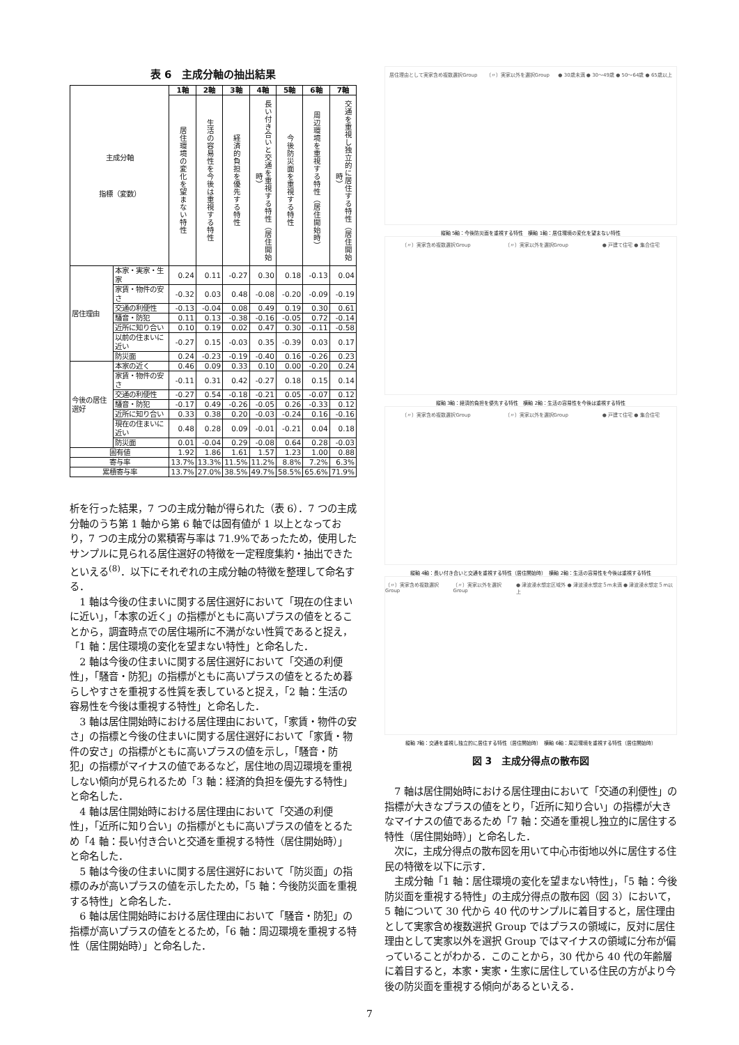表 6　主成分軸の抽出結果
| 主成分軸 指標（変数） | | 1軸 | 2軸 | 3軸 | 4軸 | 5軸 | 6軸 | 7軸 |
| --- | --- | --- | --- | --- | --- | --- | --- | --- |
| | | 居住環境の変化を望まない特性 | 生活の容易性を今後は重視する特性 | 経済的負担を優先する特性 | 長い付き合いと交通を重視する特性（居住開始時） | 今後防災面を重視する特性 | 周辺環境を重視する特性（居住開始時） | 交通を重視し独立的に居住する特性（居住開始時） |
| 居住理由 | 本家・実家・生家 | 0.24 | 0.11 | -0.27 | 0.30 | 0.18 | -0.13 | 0.04 |
| | 家賃・物件の安さ | -0.32 | 0.03 | 0.48 | -0.08 | -0.20 | -0.09 | -0.19 |
| | 交通の利便性 | -0.13 | -0.04 | 0.08 | 0.49 | 0.19 | 0.30 | 0.61 |
| | 騒音・防犯 | 0.11 | 0.13 | -0.38 | -0.16 | -0.05 | 0.72 | -0.14 |
| | 近所に知り合い | 0.10 | 0.19 | 0.02 | 0.47 | 0.30 | -0.11 | -0.58 |
| | 以前の住まいに近い | -0.27 | 0.15 | -0.03 | 0.35 | -0.39 | 0.03 | 0.17 |
| | 防災面 | 0.24 | -0.23 | -0.19 | -0.40 | 0.16 | -0.26 | 0.23 |
| 今後の居住選好 | 本家の近く | 0.46 | 0.09 | 0.33 | 0.10 | 0.00 | -0.20 | 0.24 |
| | 家賃・物件の安さ | -0.11 | 0.31 | 0.42 | -0.27 | 0.18 | 0.15 | 0.14 |
| | 交通の利便性 | -0.27 | 0.54 | -0.18 | -0.21 | 0.05 | -0.07 | 0.12 |
| | 騒音・防犯 | -0.17 | 0.49 | -0.26 | -0.05 | 0.26 | -0.33 | 0.12 |
| | 近所に知り合い | 0.33 | 0.38 | 0.20 | -0.03 | -0.24 | 0.16 | -0.16 |
| | 現在の住まいに近い | 0.48 | 0.28 | 0.09 | -0.01 | -0.21 | 0.04 | 0.18 |
| | 防災面 | 0.01 | -0.04 | 0.29 | -0.08 | 0.64 | 0.28 | -0.03 |
| 固有値 | | 1.92 | 1.86 | 1.61 | 1.57 | 1.23 | 1.00 | 0.88 |
| 寄与率 | | 13.7% | 13.3% | 11.5% | 11.2% | 8.8% | 7.2% | 6.3% |
| 累積寄与率 | | 13.7% | 27.0% | 38.5% | 49.7% | 58.5% | 65.6% | 71.9% |
析を行った結果，7 つの主成分軸が得られた（表 6）．7 つの主成分軸のうち第 1 軸から第 6 軸では固有値が 1 以上となっており，7 つの主成分の累積寄与率は 71.9%であったため，使用したサンプルに見られる居住選好の特徴を一定程度集約・抽出できたといえる<sup>(8)</sup>．以下にそれぞれの主成分軸の特徴を整理して命名する．
1 軸は今後の住まいに関する居住選好において「現在の住まいに近い」，「本家の近く」の指標がともに高いプラスの値をとることから，調査時点での居住場所に不満がない性質であると捉え，「1 軸：居住環境の変化を望まない特性」と命名した．
2 軸は今後の住まいに関する居住選好において「交通の利便性」，「騒音・防犯」の指標がともに高いプラスの値をとるため暮らしやすさを重視する性質を表していると捉え，「2 軸：生活の容易性を今後は重視する特性」と命名した．
3 軸は居住開始時における居住理由において，「家賃・物件の安さ」の指標と今後の住まいに関する居住選好において「家賃・物件の安さ」の指標がともに高いプラスの値を示し，「騒音・防犯」の指標がマイナスの値であるなど，居住地の周辺環境を重視しない傾向が見られるため「3 軸：経済的負担を優先する特性」と命名した．
4 軸は居住開始時における居住理由において「交通の利便性」，「近所に知り合い」の指標がともに高いプラスの値をとるため「4 軸：長い付き合いと交通を重視する特性（居住開始時）」と命名した．
5 軸は今後の住まいに関する居住選好において「防災面」の指標のみが高いプラスの値を示したため，「5 軸：今後防災面を重視する特性」と命名した．
6 軸は居住開始時における居住理由において「騒音・防犯」の指標が高いプラスの値をとるため，「6 軸：周辺環境を重視する特性（居住開始時）」と命名した．
居住理由として実家含め複数選択Group （〃）実家以外を選択Group ● 30歳未満 ● 30～49歳 ● 50～64歳 ● 65歳以上
縦軸 5軸：今後防災面を重視する特性　横軸 1軸：居住環境の変化を望まない特性
（〃）実家含め複数選択Group （〃）実家以外を選択Group ● 戸建て住宅 ● 集合住宅
縦軸 3軸：経済的負担を優先する特性　横軸 2軸：生活の容易性を今後は重視する特性
（〃）実家含め複数選択Group （〃）実家以外を選択Group ● 戸建て住宅 ● 集合住宅
縦軸 4軸：長い付き合いと交通を重視する特性（居住開始時）　横軸 2軸：生活の容易性を今後は重視する特性
（〃）実家含め複数選択Group （〃）実家以外を選択Group ● 津波浸水想定区域外 ● 津波浸水想定５m未満 ● 津波浸水想定５m以上
縦軸 7軸：交通を重視し独立的に居住する特性（居住開始時）　横軸 6軸：周辺環境を重視する特性（居住開始時）
図 3　主成分得点の散布図
7 軸は居住開始時における居住理由において「交通の利便性」の指標が大きなプラスの値をとり，「近所に知り合い」の指標が大きなマイナスの値であるため「7 軸：交通を重視し独立的に居住する特性（居住開始時）」と命名した．
次に，主成分得点の散布図を用いて中心市街地以外に居住する住民の特徴を以下に示す．
主成分軸「1 軸：居住環境の変化を望まない特性」，「5 軸：今後防災面を重視する特性」の主成分得点の散布図（図 3）において，5 軸について 30 代から 40 代のサンプルに着目すると，居住理由として実家含め複数選択 Group ではプラスの領域に，反対に居住理由として実家以外を選択 Group ではマイナスの領域に分布が偏っていることがわかる．このことから，30 代から 40 代の年齢層に着目すると，本家・実家・生家に居住している住民の方がより今後の防災面を重視する傾向があるといえる．
7